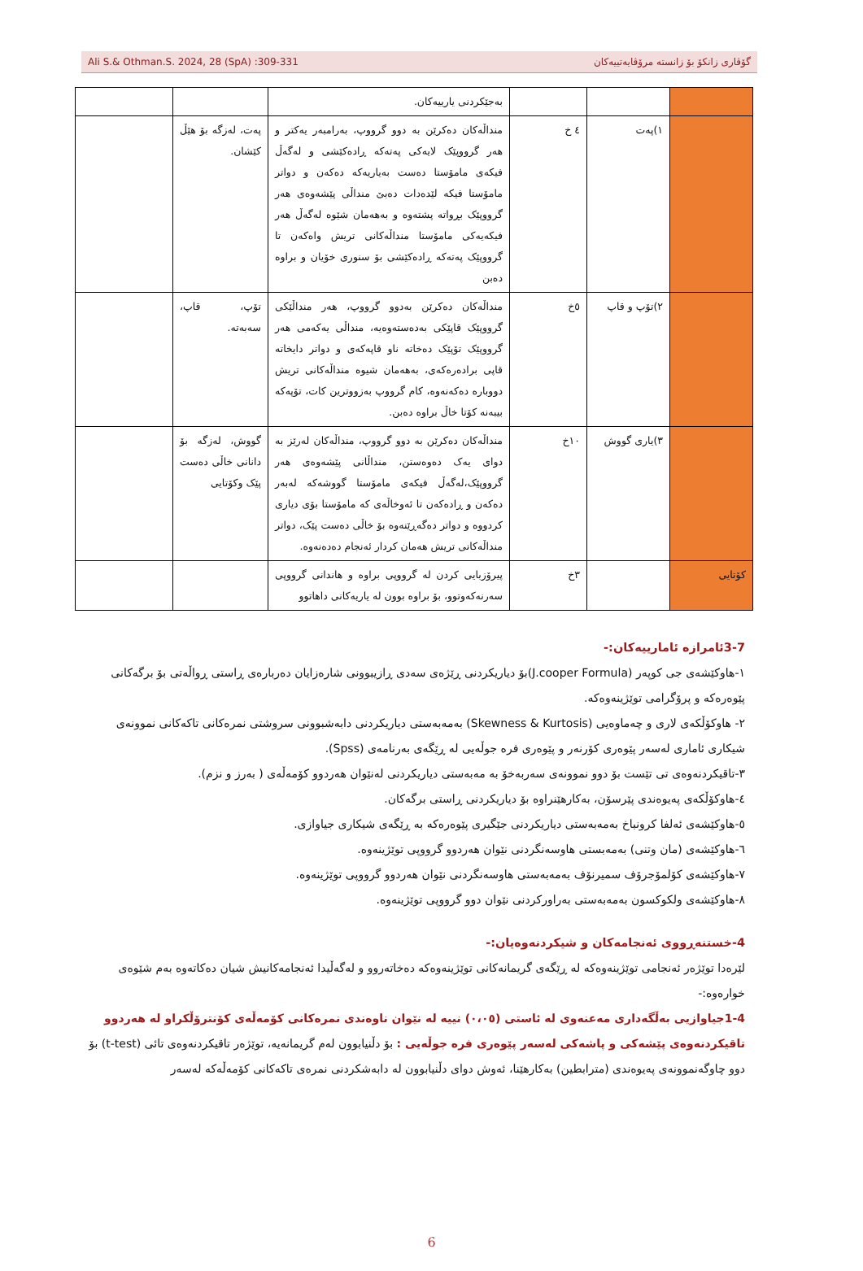Ali S.& Othman.S. 2024, 28 (SpA) :309-331 گۆڤاری زانکۆ بۆ زانستە مرۆڤایەتییەکان
| | | | بەجێکردنی یارییەکان. | | |
| | ١)پەت | ٤ خ | منداڵەکان دەکرێن بە دوو گرووپ، بەرامبەر یەکتر و هەر گرووپێک لایەکی پەتەکە ڕادەکێشی و لەگەڵ فیکەی مامۆستا دەست بەیاریەکە دەکەن و دواتر مامۆستا فیکە لێدەدات دەبێ منداڵی پێشەوەی هەر گرووپێک بڕواتە پشتەوە و بەهەمان شێوە لەگەڵ هەر فیکەیەکی مامۆستا منداڵەکانی تریش واەکەن تا گرووپێک پەتەکە ڕادەکێشی بۆ سنوری خۆیان و براوە دەبن | پەت، لەزگە بۆ هێڵ کێشان. | |
| | ٢)تۆپ و قاپ | ٥خ | منداڵەکان دەکرێن بەدوو گرووپ، هەر منداڵێکی گرووپێک قاپێکی بەدەستەوەیە، منداڵی یەکەمی هەر گرووپێک تۆپێک دەخاتە ناو قاپەکەی و دواتر دایخاتە قاپی برادەرەکەی، بەهەمان شیوە منداڵەکانی تریش دووبارە دەکەنەوە، کام گرووپ بەزووترین کات، تۆپەکە بیبەنە کۆتا خاڵ براوە دەبن. | تۆپ، قاپ، سەبەتە. | |
| | ٣)یاری گووش | ١٠خ | منداڵەکان دەکرێن بە دوو گرووپ، منداڵەکان لەرێز بە دوای یەک دەوەستن، منداڵانی پێشەوەی هەر گرووپێک،لەگەڵ فیکەی مامۆستا گووشەکە لەبەر دەکەن و ڕادەکەن تا ئەوخاڵەی کە مامۆستا بۆی دیاری کردووە و دواتر دەگەڕێنەوە بۆ خاڵی دەست پێک، دواتر منداڵەکانی تریش هەمان کردار ئەنجام دەدەنەوە. | گووش، لەزگە بۆ دانانی خاڵی دەست پێک وکۆتایی | |
| کۆتایی | | ٣خ | پیرۆزبایی کردن لە گرووپی براوە و هاندانی گرووپی سەرنەکەوتوو، بۆ براوە بوون لە یاریەکانی داهاتوو | | |
3-7ئامرازە ئامارییەکان:-
١-هاوکێشەی جی کوپەر (J.cooper Formula)بۆ دیاریکردنی ڕێژەی سەدی ڕازیبوونی شارەزایان دەربارەی ڕاستی ڕواڵەتی بۆ برگەکانی پێوەرەکە و پرۆگرامی توێژینەوەکە.
٢- هاوکۆڵکەی لاری و چەماوەیی (Skewness & Kurtosis) بەمەبەستی دیاریکردنی دابەشبوونی سروشتی نمرەکانی تاکەکانی نموونەی شیکاری ئاماری لەسەر پێوەری کۆرنەر و پێوەری فرە جوڵەیی لە ڕێگەی بەرنامەی (Spss).
٣-تاقیکردنەوەی تی تێست بۆ دوو نموونەی سەربەخۆ بە مەبەستی دیاریکردنی لەنێوان هەردوو کۆمەڵەی ( بەرز و نزم).
٤-هاوکۆڵکەی پەیوەندی پێرسۆن، بەکارهێنراوە بۆ دیاریکردنی ڕاستی برگەکان.
٥-هاوکێشەی ئەلفا کرونباخ بەمەبەستی دیاریکردنی جێگیری پێوەرەکە بە ڕێگەی شیکاری جیاوازی.
٦-هاوکێشەی (مان وتنی) بەمەبستی هاوسەنگردنی نێوان هەردوو گرووپی توێژینەوە.
٧-هاوکێشەی کۆلمۆجرۆف سمیرنۆف بەمەبەستی هاوسەنگردنی نێوان هەردوو گرووپی توێژینەوە.
٨-هاوکێشەی ولکوکسون بەمەبەستی بەراورکردنی نێوان دوو گرووپی توێژینەوە.
4-خستنەڕووی ئەنجامەکان و شیکردنەوەیان:-
لێرەدا توێژەر ئەنجامی توێژینەوەکە لە ڕێگەی گریمانەکانی توێژینەوەکە دەخاتەروو و لەگەڵیدا ئەنجامەکانیش شیان دەکاتەوە بەم شێوەی خوارەوە:-
1-4جیاوازیی بەڵگەداری مەعنەوی لە ئاستی (٠،٠٥) نییە لە نێوان ناوەندی نمرەکانی کۆمەڵەی کۆنترۆڵکراو لە هەردوو تاقیکردنەوەی پێشەکی و پاشەکی لەسەر پێوەری فرە جوڵەیی : بۆ دڵنیابوون لەم گریمانەیە، توێژەر تاقیکردنەوەی تائی (t-test) بۆ دوو چاوگەنموونەی پەیوەندی (مترابطین) بەکارهێنا، ئەوش دوای دڵنیابوون لە دابەشکردنی نمرەی تاکەکانی کۆمەڵەکە لەسەر
6